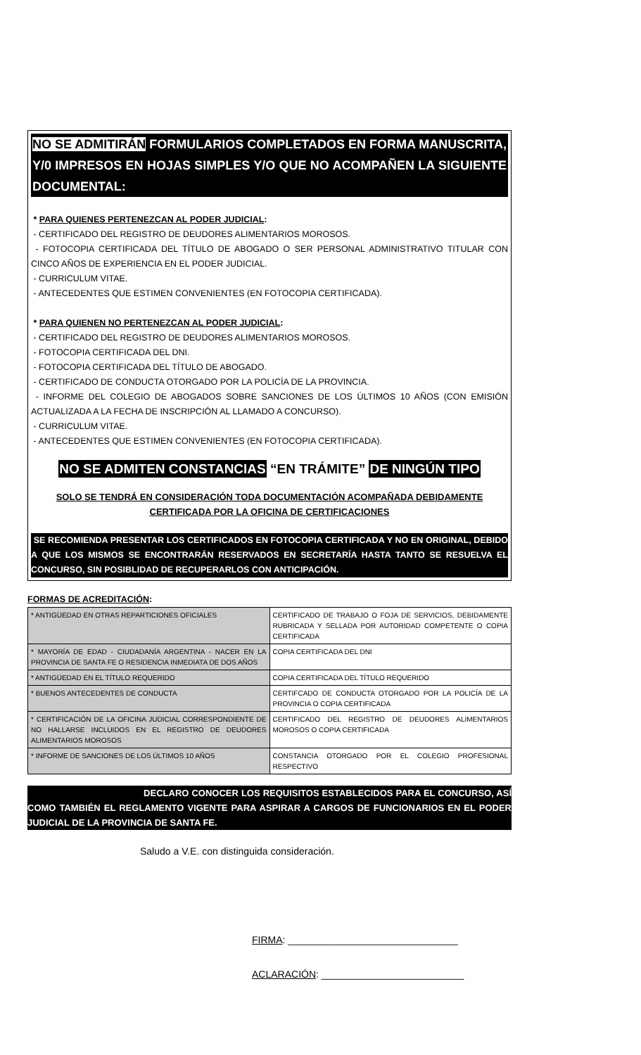NO SE ADMITIRÁN FORMULARIOS COMPLETADOS EN FORMA MANUSCRITA, Y/0 IMPRESOS EN HOJAS SIMPLES Y/O QUE NO ACOMPAÑEN LA SIGUIENTE DOCUMENTAL:
* PARA QUIENES PERTENEZCAN AL PODER JUDICIAL:
- CERTIFICADO DEL REGISTRO DE DEUDORES ALIMENTARIOS MOROSOS.
- FOTOCOPIA CERTIFICADA DEL TÍTULO DE ABOGADO O SER PERSONAL ADMINISTRATIVO TITULAR CON CINCO AÑOS DE EXPERIENCIA EN EL PODER JUDICIAL.
- CURRICULUM VITAE.
- ANTECEDENTES QUE ESTIMEN CONVENIENTES (EN FOTOCOPIA CERTIFICADA).
* PARA QUIENEN NO PERTENEZCAN AL PODER JUDICIAL:
- CERTIFICADO DEL REGISTRO DE DEUDORES ALIMENTARIOS MOROSOS.
- FOTOCOPIA CERTIFICADA DEL DNI.
- FOTOCOPIA CERTIFICADA DEL TÍTULO DE ABOGADO.
- CERTIFICADO DE CONDUCTA OTORGADO POR LA POLICÍA DE LA PROVINCIA.
- INFORME DEL COLEGIO DE ABOGADOS SOBRE SANCIONES DE LOS ÚLTIMOS 10 AÑOS (CON EMISIÓN ACTUALIZADA A LA FECHA DE INSCRIPCIÓN AL LLAMADO A CONCURSO).
- CURRICULUM VITAE.
- ANTECEDENTES QUE ESTIMEN CONVENIENTES (EN FOTOCOPIA CERTIFICADA).
NO SE ADMITEN CONSTANCIAS “EN TRÁMITE” DE NINGÚN TIPO
SOLO SE TENDRÁ EN CONSIDERACIÓN TODA DOCUMENTACIÓN ACOMPAÑADA DEBIDAMENTE
CERTIFICADA POR LA OFICINA DE CERTIFICACIONES
SE RECOMIENDA PRESENTAR LOS CERTIFICADOS EN FOTOCOPIA CERTIFICADA Y NO EN ORIGINAL, DEBIDO A QUE LOS MISMOS SE ENCONTRARÁN RESERVADOS EN SECRETARÍA HASTA TANTO SE RESUELVA EL CONCURSO, SIN POSIBLIDAD DE RECUPERARLOS CON ANTICIPACIÓN.
FORMAS DE ACREDITACIÓN:
| * ANTIGÜEDAD EN OTRAS REPARTICIONES OFICIALES | CERTIFICADO DE TRABAJO O FOJA DE SERVICIOS, DEBIDAMENTE RUBRICADA Y SELLADA POR AUTORIDAD COMPETENTE O COPIA CERTIFICADA |
| * MAYORÍA DE EDAD - CIUDADANÍA ARGENTINA - NACER EN LA PROVINCIA DE SANTA FE O RESIDENCIA INMEDIATA DE DOS AÑOS | COPIA CERTIFICADA DEL DNI |
| * ANTIGÜEDAD EN EL TÍTULO REQUERIDO | COPIA CERTIFICADA DEL TÍTULO REQUERIDO |
| * BUENOS ANTECEDENTES DE CONDUCTA | CERTIFCADO DE CONDUCTA OTORGADO POR LA POLICÍA DE LA PROVINCIA O COPIA CERTIFICADA |
| * CERTIFICACIÓN DE LA OFICINA JUDICIAL CORRESPONDIENTE DE NO HALLARSE INCLUIDOS EN EL REGISTRO DE DEUDORES ALIMENTARIOS MOROSOS | CERTIFICADO DEL REGISTRO DE DEUDORES ALIMENTARIOS MOROSOS O COPIA CERTIFICADA |
| * INFORME DE SANCIONES DE LOS ÚLTIMOS 10 AÑOS | CONSTANCIA OTORGADO POR EL COLEGIO PROFESIONAL RESPECTIVO |
DECLARO CONOCER LOS REQUISITOS ESTABLECIDOS PARA EL CONCURSO, ASÍ COMO TAMBIÉN EL REGLAMENTO VIGENTE PARA ASPIRAR A CARGOS DE FUNCIONARIOS EN EL PODER JUDICIAL DE LA PROVINCIA DE SANTA FE.
Saludo a V.E. con distinguida consideración.
FIRMA: _______________________________
ACLARACIÓN: __________________________